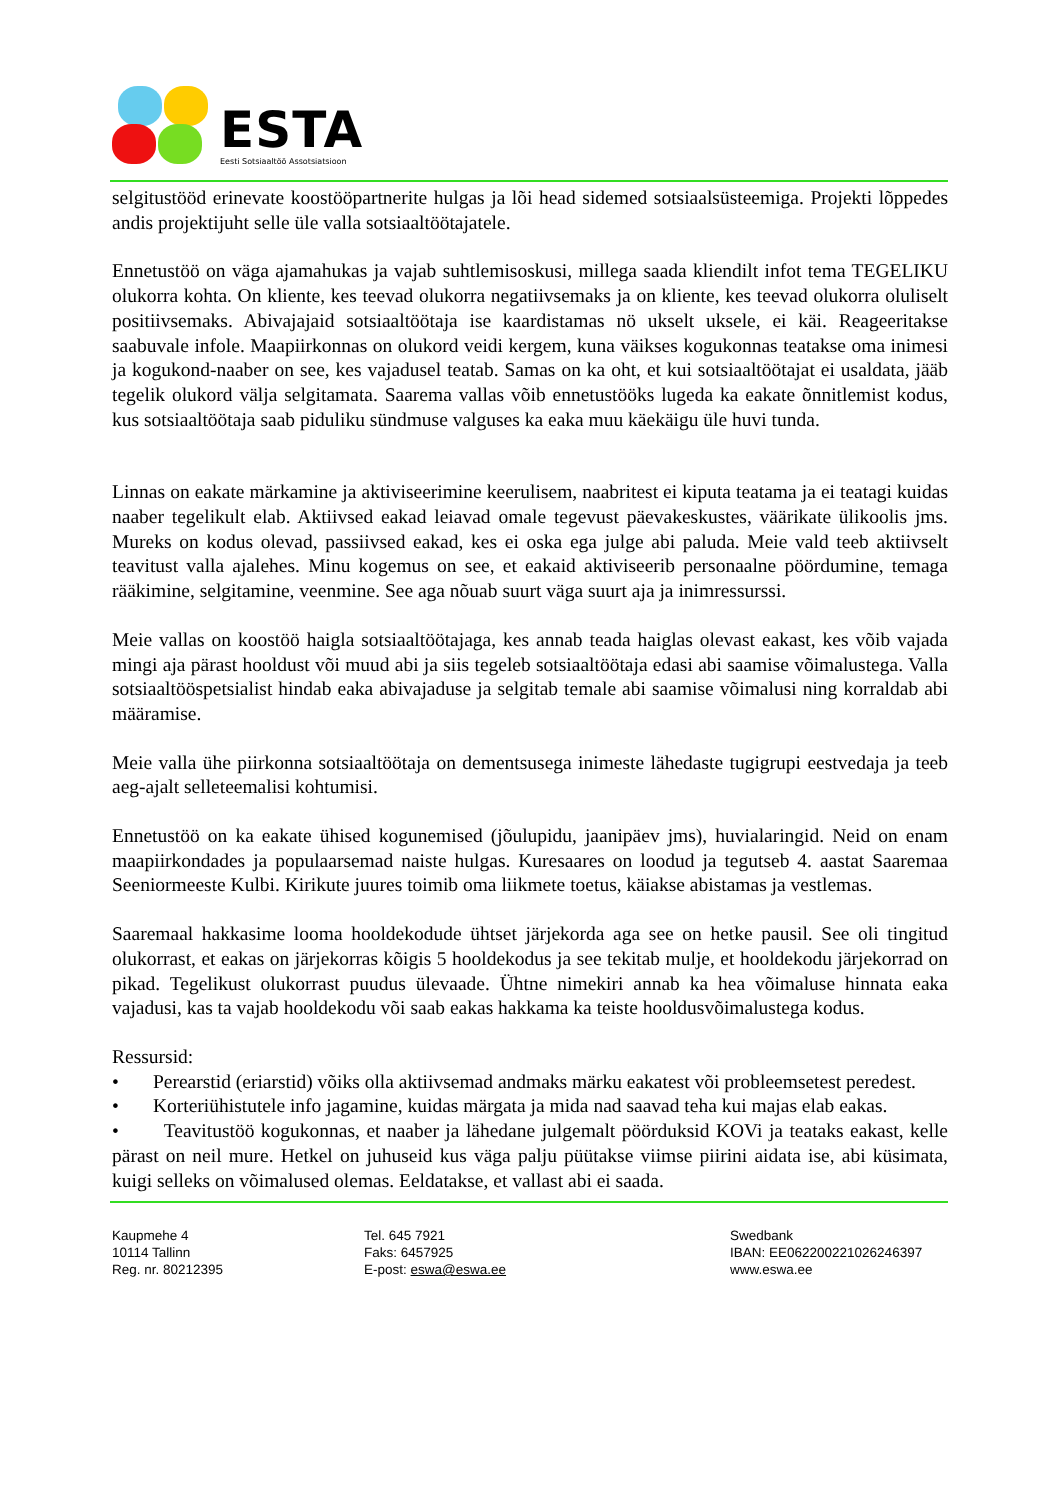ESTA
Eesti Sotsiaaltöö Assotsiatsioon
selgitustööd erinevate koostööpartnerite hulgas ja lõi head sidemed sotsiaalsüsteemiga. Projekti lõppedes andis projektijuht selle üle valla sotsiaaltöötajatele.
Ennetustöö on väga ajamahukas ja vajab suhtlemisoskusi, millega saada kliendilt infot tema TEGELIKU olukorra kohta. On kliente, kes teevad olukorra negatiivsemaks ja on kliente, kes teevad olukorra oluliselt positiivsemaks. Abivajajaid sotsiaaltöötaja ise kaardistamas nö ukselt uksele, ei käi. Reageeritakse saabuvale infole. Maapiirkonnas on olukord veidi kergem, kuna väikses kogukonnas teatakse oma inimesi ja kogukond-naaber on see, kes vajadusel teatab. Samas on ka oht, et kui sotsiaaltöötajat ei usaldata, jääb tegelik olukord välja selgitamata. Saarema vallas võib ennetustööks lugeda ka eakate õnnitlemist kodus, kus sotsiaaltöötaja saab piduliku sündmuse valguses ka eaka muu käekäigu üle huvi tunda.
Linnas on eakate märkamine ja aktiviseerimine keerulisem, naabritest ei kiputa teatama ja ei teatagi kuidas naaber tegelikult elab. Aktiivsed eakad leiavad omale tegevust päevakeskustes, väärikate ülikoolis jms. Mureks on kodus olevad, passiivsed eakad, kes ei oska ega julge abi paluda. Meie vald teeb aktiivselt teavitust valla ajalehes. Minu kogemus on see, et eakaid aktiviseerib personaalne pöördumine, temaga rääkimine, selgitamine, veenmine. See aga nõuab suurt väga suurt aja ja inimressurssi.
Meie vallas on koostöö haigla sotsiaaltöötajaga, kes annab teada haiglas olevast eakast, kes võib vajada mingi aja pärast hooldust või muud abi ja siis tegeleb sotsiaaltöötaja edasi abi saamise võimalustega. Valla sotsiaaltööspetsialist hindab eaka abivajaduse ja selgitab temale abi saamise võimalusi ning korraldab abi määramise.
Meie valla ühe piirkonna sotsiaaltöötaja on dementsusega inimeste lähedaste tugigrupi eestvedaja ja teeb aeg-ajalt selleteemalisi kohtumisi.
Ennetustöö on ka eakate ühised kogunemised (jõulupidu, jaanipäev jms), huvialaringid. Neid on enam maapiirkondades ja populaarsemad naiste hulgas. Kuresaares on loodud ja tegutseb 4. aastat Saaremaa Seeniormeeste Kulbi. Kirikute juures toimib oma liikmete toetus, käiakse abistamas ja vestlemas.
Saaremaal hakkasime looma hooldekodude ühtset järjekorda aga see on hetke pausil. See oli tingitud olukorrast, et eakas on järjekorras kõigis 5 hooldekodus ja see tekitab mulje, et hooldekodu järjekorrad on pikad. Tegelikust olukorrast puudus ülevaade. Ühtne nimekiri annab ka hea võimaluse hinnata eaka vajadusi, kas ta vajab hooldekodu või saab eakas hakkama ka teiste hooldusvõimalustega kodus.
Ressursid:
• Perearstid (eriarstid) võiks olla aktiivsemad andmaks märku eakatest või probleemsetest peredest.
• Korteriühistutele info jagamine, kuidas märgata ja mida nad saavad teha kui majas elab eakas.
• Teavitustöö kogukonnas, et naaber ja lähedane julgemalt pöörduksid KOVi ja teataks eakast, kelle pärast on neil mure. Hetkel on juhuseid kus väga palju püütakse viimse piirini aidata ise, abi küsimata, kuigi selleks on võimalused olemas. Eeldatakse, et vallast abi ei saada.
Kaupmehe 4
10114 Tallinn
Reg. nr. 80212395
Tel. 645 7921
Faks: 6457925
E-post: eswa@eswa.ee
Swedbank
IBAN: EE062200221026246397
www.eswa.ee